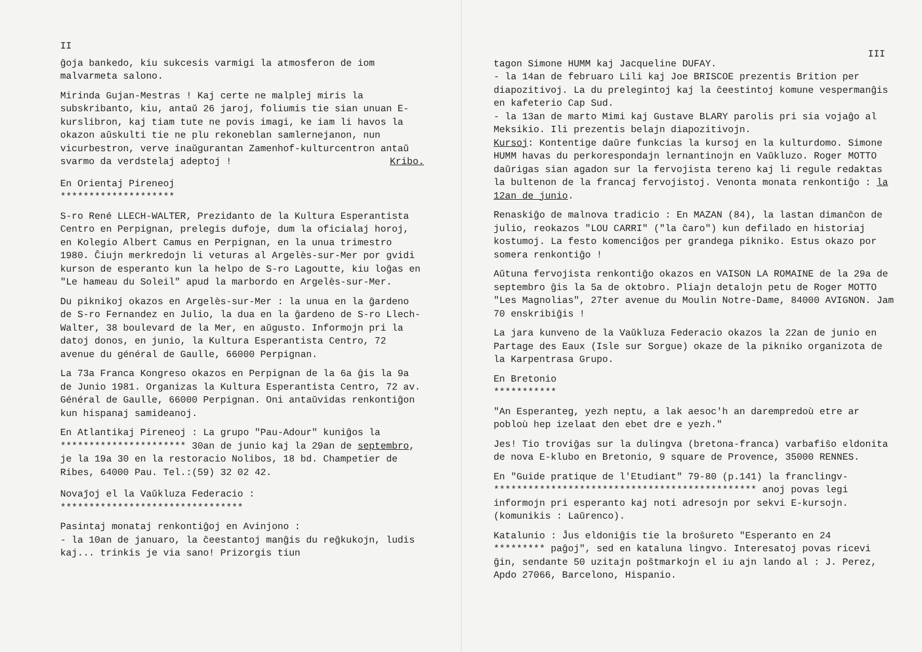II
ĝoja bankedo, kiu sukcesis varmigi la atmosferon de iom malvarmeta salono.
Mirinda Gujan-Mestras ! Kaj certe ne malplej miris la subskribanto, kiu, antaŭ 26 jaroj, foliumis tie sian unuan E-kurslibron, kaj tiam tute ne povis imagi, ke iam li havos la okazon aŭskulti tie ne plu rekoneblan samlernejanon, nun vicurbestron, verve inaŭgurantan Zamenhof-kulturcentron antaŭ svarmo da verdstelaj adeptoj ! Kribo.
En Orientaj Pireneoj
********************
S-ro René LLECH-WALTER, Prezidanto de la Kultura Esperantista Centro en Perpignan, prelegis dufoje, dum la oficialaj horoj, en Kolegio Albert Camus en Perpignan, en la unua trimestro 1980. Ĉiujn merkredojn li veturas al Argelès-sur-Mer por gvidi kurson de esperanto kun la helpo de S-ro Lagoutte, kiu loĝas en "Le hameau du Soleil" apud la marbordo en Argelès-sur-Mer.
Du piknikoj okazos en Argelès-sur-Mer : la unua en la ĝardeno de S-ro Fernandez en Julio, la dua en la ĝardeno de S-ro Llech-Walter, 38 boulevard de la Mer, en aŭgusto. Informojn pri la datoj donos, en junio, la Kultura Esperantista Centro, 72 avenue du général de Gaulle, 66000 Perpignan.
La 73a Franca Kongreso okazos en Perpignan de la 6a ĝis la 9a de Junio 1981. Organizas la Kultura Esperantista Centro, 72 av. Général de Gaulle, 66000 Perpignan. Oni antaŭvidas renkontiĝon kun hispanaj samideanoj.
En Atlantikaj Pireneoj : La grupo "Pau-Adour" kuniĝos la
********************** 30an de junio kaj la 29an de septembro, je la 19a 30 en la restoracio Nolibos, 18 bd. Champetier de Ribes, 64000 Pau. Tel.:(59) 32 02 42.
Novaĵoj el la Vaŭkluza Federacio :
********************************
Pasintaj monataj renkontiĝoj en Avinjono :
- la 10an de januaro, la ĉeestantoj manĝis du reĝkukojn, ludis kaj... trinkis je via sano! Prizorgis tiun
III
tagon Simone HUMM kaj Jacqueline DUFAY.
- la 14an de februaro Lili kaj Joe BRISCOE prezentis Brition per diapozitivoj. La du prelegintoj kaj la ĉeestintoj komune vespermanĝis en kafeterio Cap Sud.
- la 13an de marto Mimi kaj Gustave BLARY parolis pri sia vojaĝo al Meksikio. Ili prezentis belajn diapozitivojn.
Kursoj: Kontentige daŭre funkcias la kursoj en la kulturdomo. Simone HUMM havas du perkorespondajn lernantinojn en Vaŭkluzo. Roger MOTTO daŭrigas sian agadon sur la fervojista tereno kaj li regule redaktas la bultenon de la francaj fervojistoj. Venonta monata renkontiĝo : la 12an de junio.
Renaskiĝo de malnova tradicio : En MAZAN (84), la lastan dimanĉon de julio, reokazos "LOU CARRI" ("la ĉaro") kun defilado en historiaj kostumoj. La festo komenciĝos per grandega pikniko. Estus okazo por somera renkontiĝo !
Aŭtuna fervojista renkontiĝo okazos en VAISON LA ROMAINE de la 29a de septembro ĝis la 5a de oktobro. Pliajn detalojn petu de Roger MOTTO "Les Magnolias", 27ter avenue du Moulin Notre-Dame, 84000 AVIGNON. Jam 70 enskribiĝis !
La jara kunveno de la Vaŭkluza Federacio okazos la 22an de junio en Partage des Eaux (Isle sur Sorgue) okaze de la pikniko organizota de la Karpentrasa Grupo.
En Bretonio
***********
"An Esperanteg, yezh neptu, a lak aesoc'h an darempredoù etre ar pobloù hep izelaat den ebet dre e yezh."
Jes! Tio troviĝas sur la dulingva (bretona-franca) varbafiŝo eldonita de nova E-klubo en Bretonio, 9 square de Provence, 35000 RENNES.
En "Guide pratique de l'Etudiant" 79-80 (p.141) la franclingv-
********************************************** anoj povas legi informojn pri esperanto kaj noti adresojn por sekvi E-kursojn. (komunikis : Laŭrenco).
Katalunio : Ĵus eldoniĝis tie la broŝureto "Esperanto en 24
********* paĝoj", sed en kataluna lingvo. Interesatoj povas ricevi ĝin, sendante 50 uzitajn poŝtmarkojn el iu ajn lando al : J. Perez, Apdo 27066, Barcelono, Hispanio.